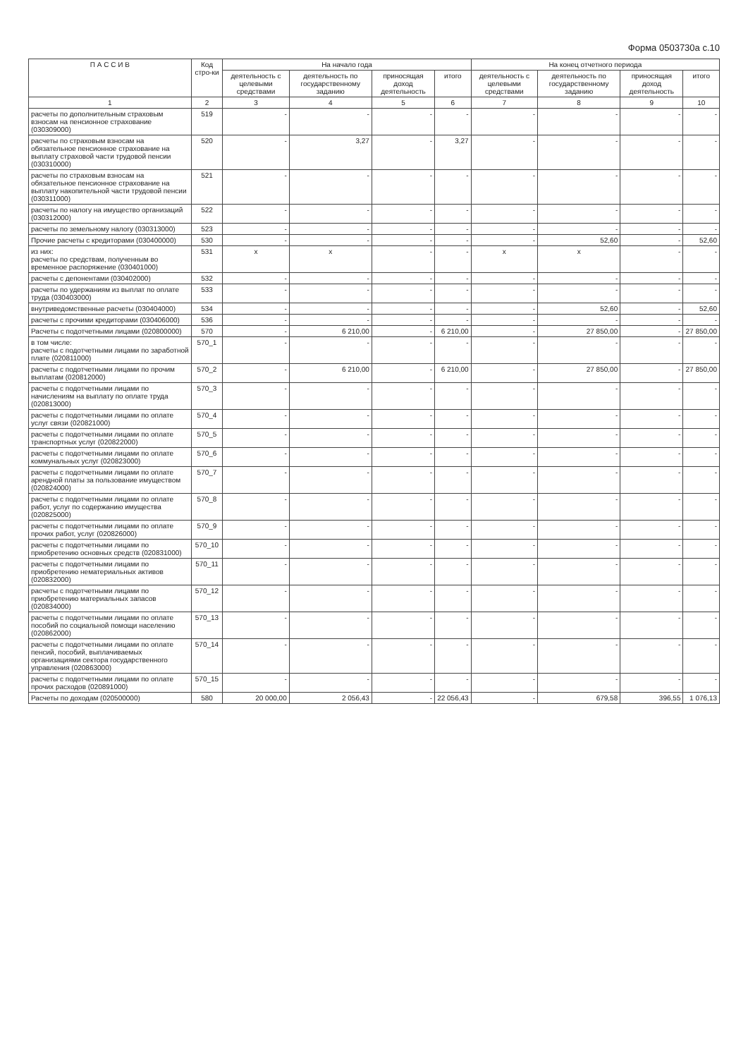Форма 0503730а с.10
| П А С С И В | Код стро-ки | На начало года | | | | На конец отчетного периода | | | |
| --- | --- | --- | --- | --- | --- | --- | --- | --- | --- |
| | | деятельность с целевыми средствами | деятельность по государственному заданию | приносящая доход деятельность | итого | деятельность с целевыми средствами | деятельность по государственному заданию | приносящая доход деятельность | итого |
| 1 | 2 | 3 | 4 | 5 | 6 | 7 | 8 | 9 | 10 |
| расчеты по дополнительным страховым взносам на пенсионное страхование (030309000) | 519 | - | - | - | - | - | - | - | - |
| расчеты по страховым взносам на обязательное пенсионное страхование на выплату страховой части трудовой пенсии (030310000) | 520 | - | 3,27 | - | 3,27 | - | - | - | - |
| расчеты по страховым взносам на обязательное пенсионное страхование на выплату накопительной части трудовой пенсии (030311000) | 521 | - | - | - | - | - | - | - | - |
| расчеты по налогу на имущество организаций (030312000) | 522 | - | - | - | - | - | - | - | - |
| расчеты по земельному налогу (030313000) | 523 | - | - | - | - | - | - | - | - |
| Прочие расчеты с кредиторами (030400000) | 530 | - | - | - | - | - | 52,60 | - | 52,60 |
| из них: расчеты по средствам, полученным во временное распоряжение (030401000) | 531 | x | x | - | - | x | x | - | - |
| расчеты с депонентами (030402000) | 532 | - | - | - | - | - | - | - | - |
| расчеты по удержаниям из выплат по оплате труда (030403000) | 533 | - | - | - | - | - | - | - | - |
| внутриведомственные расчеты (030404000) | 534 | - | - | - | - | - | 52,60 | - | 52,60 |
| расчеты с прочими кредиторами (030406000) | 536 | - | - | - | - | - | - | - | - |
| Расчеты с подотчетными лицами (020800000) | 570 | - | 6 210,00 | - | 6 210,00 | - | 27 850,00 | - | 27 850,00 |
| в том числе: расчеты с подотчетными лицами по заработной плате (020811000) | 570_1 | - | - | - | - | - | - | - | - |
| расчеты с подотчетными лицами по прочим выплатам (020812000) | 570_2 | - | 6 210,00 | - | 6 210,00 | - | 27 850,00 | - | 27 850,00 |
| расчеты с подотчетными лицами по начислениям на выплату по оплате труда (020813000) | 570_3 | - | - | - | - | - | - | - | - |
| расчеты с подотчетными лицами по оплате услуг связи (020821000) | 570_4 | - | - | - | - | - | - | - | - |
| расчеты с подотчетными лицами по оплате транспортных услуг (020822000) | 570_5 | - | - | - | - | - | - | - | - |
| расчеты с подотчетными лицами по оплате коммунальных услуг (020823000) | 570_6 | - | - | - | - | - | - | - | - |
| расчеты с подотчетными лицами по оплате арендной платы за пользование имуществом (020824000) | 570_7 | - | - | - | - | - | - | - | - |
| расчеты с подотчетными лицами по оплате работ, услуг по содержанию имущества (020825000) | 570_8 | - | - | - | - | - | - | - | - |
| расчеты с подотчетными лицами по оплате прочих работ, услуг (020826000) | 570_9 | - | - | - | - | - | - | - | - |
| расчеты с подотчетными лицами по приобретению основных средств (020831000) | 570_10 | - | - | - | - | - | - | - | - |
| расчеты с подотчетными лицами по приобретению нематериальных активов (020832000) | 570_11 | - | - | - | - | - | - | - | - |
| расчеты с подотчетными лицами по приобретению материальных запасов (020834000) | 570_12 | - | - | - | - | - | - | - | - |
| расчеты с подотчетными лицами по оплате пособий по социальной помощи населению (020862000) | 570_13 | - | - | - | - | - | - | - | - |
| расчеты с подотчетными лицами по оплате пенсий, пособий, выплачиваемых организациями сектора государственного управления (020863000) | 570_14 | - | - | - | - | - | - | - | - |
| расчеты с подотчетными лицами по оплате прочих расходов (020891000) | 570_15 | - | - | - | - | - | - | - | - |
| Расчеты по доходам (020500000) | 580 | 20 000,00 | 2 056,43 | - | 22 056,43 | - | 679,58 | 396,55 | 1 076,13 |